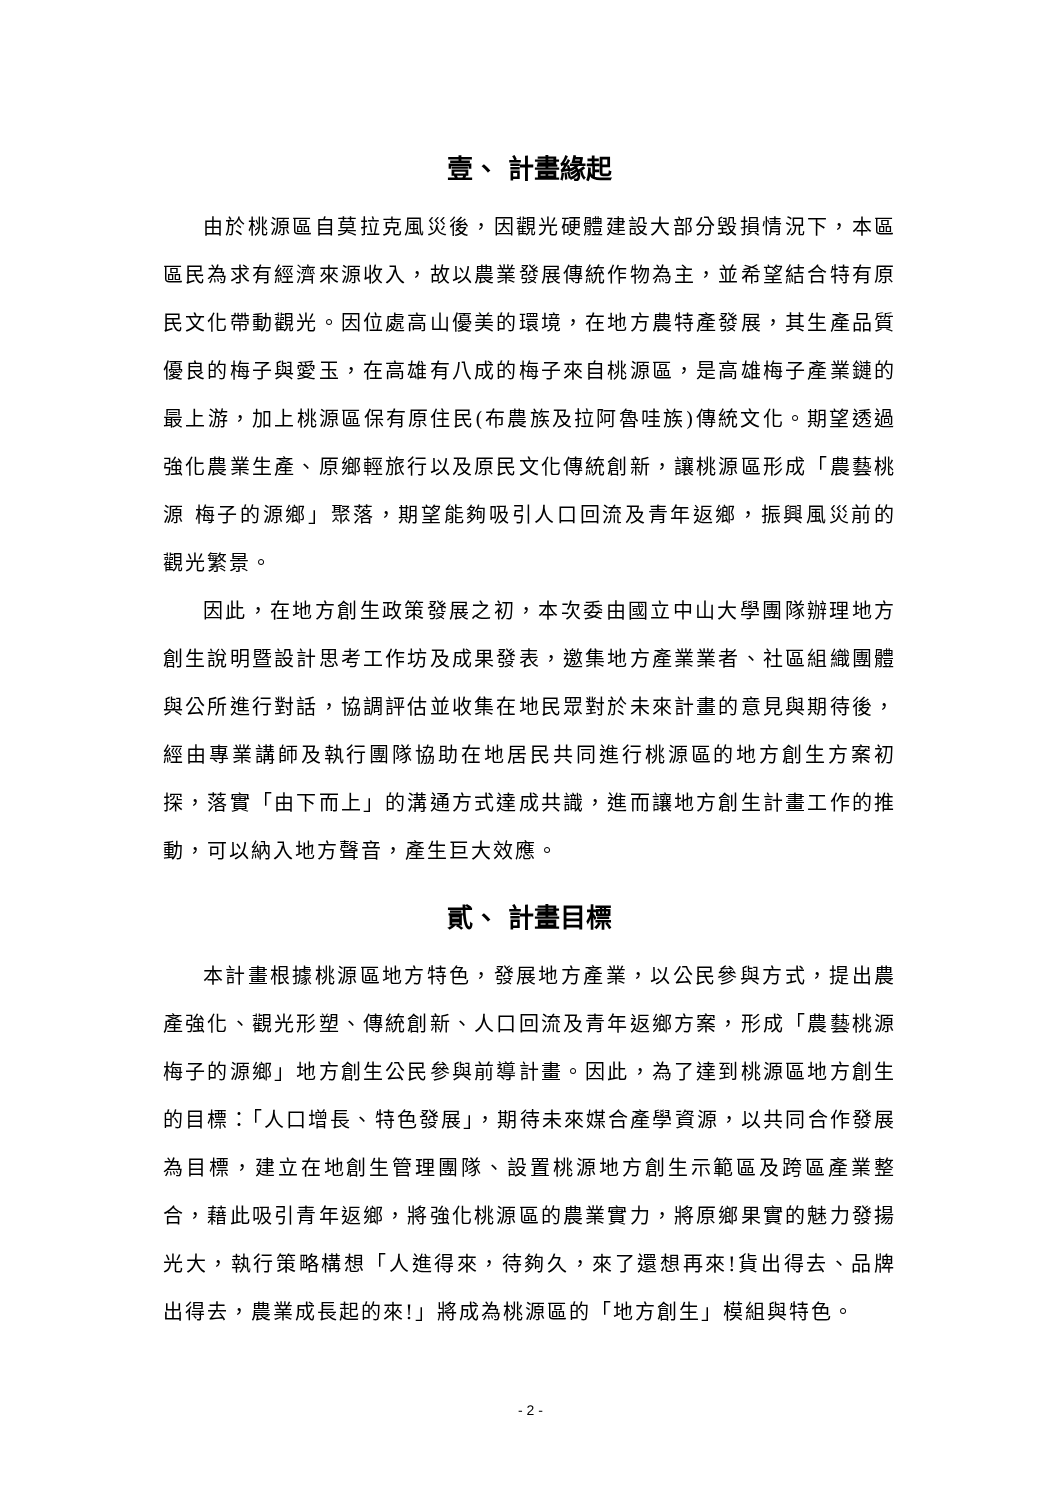壹、 計畫緣起
由於桃源區自莫拉克風災後，因觀光硬體建設大部分毀損情況下，本區區民為求有經濟來源收入，故以農業發展傳統作物為主，並希望結合特有原民文化帶動觀光。因位處高山優美的環境，在地方農特產發展，其生產品質優良的梅子與愛玉，在高雄有八成的梅子來自桃源區，是高雄梅子產業鏈的最上游，加上桃源區保有原住民(布農族及拉阿魯哇族)傳統文化。期望透過強化農業生產、原鄉輕旅行以及原民文化傳統創新，讓桃源區形成「農藝桃源 梅子的源鄉」聚落，期望能夠吸引人口回流及青年返鄉，振興風災前的觀光繁景。
因此，在地方創生政策發展之初，本次委由國立中山大學團隊辦理地方創生說明暨設計思考工作坊及成果發表，邀集地方產業業者、社區組織團體與公所進行對話，協調評估並收集在地民眾對於未來計畫的意見與期待後，經由專業講師及執行團隊協助在地居民共同進行桃源區的地方創生方案初探，落實「由下而上」的溝通方式達成共識，進而讓地方創生計畫工作的推動，可以納入地方聲音，產生巨大效應。
貳、 計畫目標
本計畫根據桃源區地方特色，發展地方產業，以公民參與方式，提出農產強化、觀光形塑、傳統創新、人口回流及青年返鄉方案，形成「農藝桃源 梅子的源鄉」地方創生公民參與前導計畫。因此，為了達到桃源區地方創生的目標：「人口增長、特色發展」，期待未來媒合產學資源，以共同合作發展為目標，建立在地創生管理團隊、設置桃源地方創生示範區及跨區產業整合，藉此吸引青年返鄉，將強化桃源區的農業實力，將原鄉果實的魅力發揚光大，執行策略構想「人進得來，待夠久，來了還想再來!貨出得去、品牌出得去，農業成長起的來!」將成為桃源區的「地方創生」模組與特色。
- 2 -